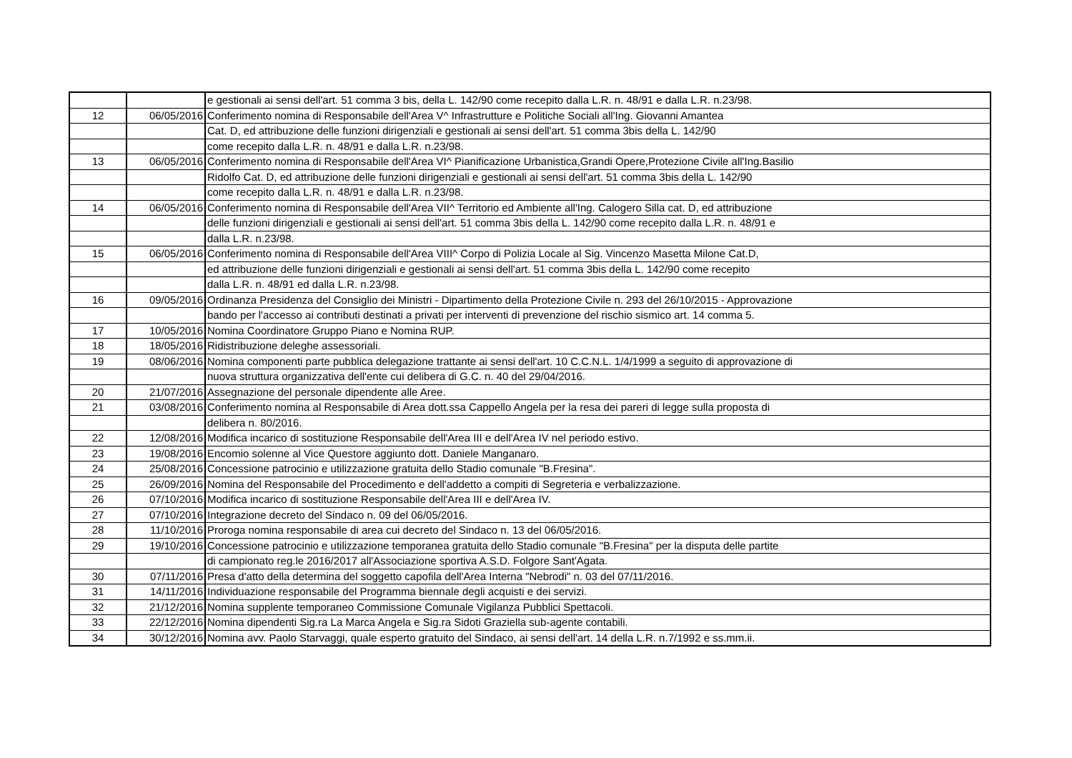| | | e gestionali ai sensi dell'art. 51 comma 3 bis, della L. 142/90 come recepito dalla L.R. n. 48/91 e dalla L.R. n.23/98. |
| 12 | 06/05/2016 | Conferimento nomina di Responsabile dell'Area V^ Infrastrutture e Politiche Sociali all'Ing. Giovanni Amantea |
| | | Cat. D, ed attribuzione delle funzioni dirigenziali e gestionali ai sensi dell'art. 51 comma 3bis della L. 142/90 |
| | | come recepito dalla L.R. n. 48/91 e dalla L.R. n.23/98. |
| 13 | 06/05/2016 | Conferimento nomina di Responsabile dell'Area VI^ Pianificazione Urbanistica,Grandi Opere,Protezione Civile all'Ing.Basilio |
| | | Ridolfo Cat. D, ed attribuzione delle funzioni dirigenziali e gestionali ai sensi dell'art. 51 comma 3bis della L. 142/90 |
| | | come recepito dalla L.R. n. 48/91 e dalla L.R. n.23/98. |
| 14 | 06/05/2016 | Conferimento nomina di Responsabile dell'Area VII^ Territorio ed Ambiente all'Ing. Calogero Silla cat. D, ed attribuzione |
| | | delle funzioni dirigenziali e gestionali ai sensi dell'art. 51 comma 3bis della L. 142/90 come recepito dalla L.R. n. 48/91 e |
| | | dalla L.R. n.23/98. |
| 15 | 06/05/2016 | Conferimento nomina di Responsabile dell'Area VIII^ Corpo di Polizia Locale al Sig. Vincenzo Masetta Milone Cat.D, |
| | | ed attribuzione delle funzioni dirigenziali e gestionali ai sensi dell'art. 51 comma 3bis della L. 142/90 come recepito |
| | | dalla L.R. n. 48/91 ed dalla L.R. n.23/98. |
| 16 | 09/05/2016 | Ordinanza Presidenza del Consiglio dei Ministri - Dipartimento della Protezione Civile n. 293 del 26/10/2015 - Approvazione |
| | | bando per l'accesso ai contributi destinati a privati per interventi di prevenzione del rischio sismico art. 14 comma 5. |
| 17 | 10/05/2016 | Nomina Coordinatore Gruppo Piano e Nomina RUP. |
| 18 | 18/05/2016 | Ridistribuzione deleghe assessoriali. |
| 19 | 08/06/2016 | Nomina componenti parte pubblica delegazione trattante ai sensi dell'art. 10 C.C.N.L. 1/4/1999 a seguito di approvazione di |
| | | nuova struttura organizzativa dell'ente cui delibera di G.C. n. 40 del 29/04/2016. |
| 20 | 21/07/2016 | Assegnazione del personale dipendente alle Aree. |
| 21 | 03/08/2016 | Conferimento nomina al Responsabile di Area dott.ssa Cappello Angela per la resa dei pareri di legge sulla proposta di |
| | | delibera n. 80/2016. |
| 22 | 12/08/2016 | Modifica incarico di sostituzione Responsabile dell'Area III e dell'Area IV nel periodo estivo. |
| 23 | 19/08/2016 | Encomio solenne al Vice Questore aggiunto dott. Daniele Manganaro. |
| 24 | 25/08/2016 | Concessione patrocinio e utilizzazione gratuita dello Stadio comunale "B.Fresina". |
| 25 | 26/09/2016 | Nomina del Responsabile del Procedimento e dell'addetto a compiti di Segreteria e verbalizzazione. |
| 26 | 07/10/2016 | Modifica incarico di sostituzione Responsabile dell'Area III e dell'Area IV. |
| 27 | 07/10/2016 | Integrazione decreto del Sindaco n. 09 del 06/05/2016. |
| 28 | 11/10/2016 | Proroga nomina responsabile di area cui decreto del Sindaco n. 13 del 06/05/2016. |
| 29 | 19/10/2016 | Concessione patrocinio e utilizzazione temporanea gratuita dello Stadio comunale "B.Fresina" per la disputa delle partite |
| | | di campionato reg.le 2016/2017 all'Associazione sportiva A.S.D. Folgore Sant'Agata. |
| 30 | 07/11/2016 | Presa d'atto della determina del soggetto capofila dell'Area Interna "Nebrodi" n. 03 del 07/11/2016. |
| 31 | 14/11/2016 | Individuazione responsabile del Programma biennale degli acquisti e dei servizi. |
| 32 | 21/12/2016 | Nomina supplente temporaneo Commissione Comunale Vigilanza Pubblici Spettacoli. |
| 33 | 22/12/2016 | Nomina dipendenti Sig.ra La Marca Angela e Sig.ra Sidoti Graziella sub-agente contabili. |
| 34 | 30/12/2016 | Nomina avv. Paolo Starvaggi, quale esperto gratuito del Sindaco, ai sensi dell'art. 14 della L.R. n.7/1992 e ss.mm.ii. |